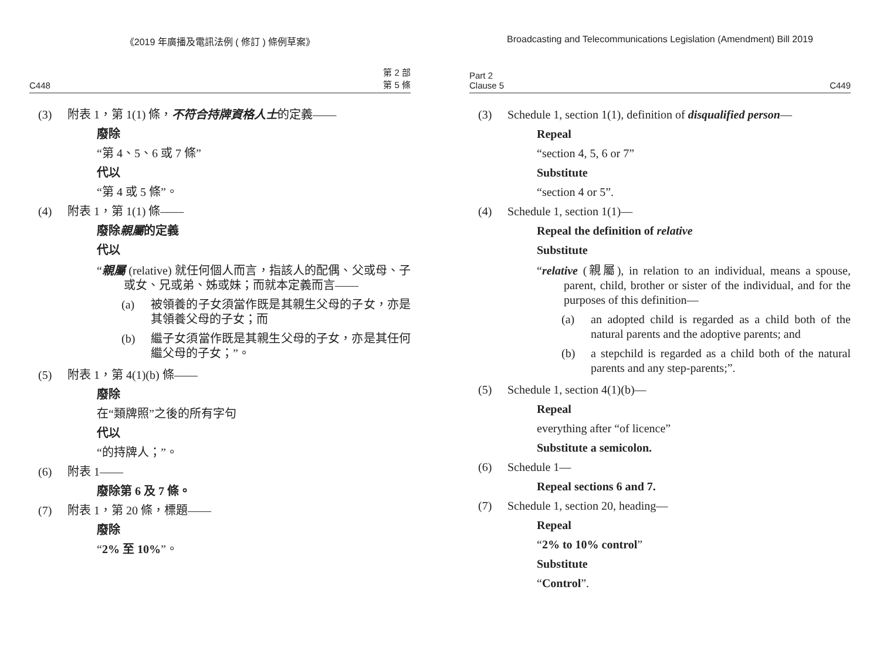《2019 年廣播及電訊法例 ( 修訂 ) 條例草案》
C448 第 2 部
第 5 條
(3) 附表 1，第 1(1) 條，不符合持牌資格人士的定義——
廢除
“第 4、5、6 或 7 條”
代以
“第 4 或 5 條”。
(4) 附表 1，第 1(1) 條——
廢除親屬的定義
代以
“親屬 (relative) 就任何個人而言，指該人的配偶、父或母、子或女、兄或弟、姊或妹；而就本定義而言——
(a) 被領養的子女須當作既是其親生父母的子女，亦是其領養父母的子女；而
(b) 繼子女須當作既是其親生父母的子女，亦是其任何繼父母的子女；”。
(5) 附表 1，第 4(1)(b) 條——
廢除
在“類牌照”之後的所有字句
代以
“的持牌人；”。
(6) 附表 1——
廢除第 6 及 7 條。
(7) 附表 1，第 20 條，標題——
廢除
“2% 至 10%”。
Broadcasting and Telecommunications Legislation (Amendment) Bill 2019
Part 2
Clause 5 C449
(3) Schedule 1, section 1(1), definition of disqualified person—
Repeal
“section 4, 5, 6 or 7”
Substitute
“section 4 or 5”.
(4) Schedule 1, section 1(1)—
Repeal the definition of relative
Substitute
“relative (親屬), in relation to an individual, means a spouse, parent, child, brother or sister of the individual, and for the purposes of this definition—
(a) an adopted child is regarded as a child both of the natural parents and the adoptive parents; and
(b) a stepchild is regarded as a child both of the natural parents and any step-parents;”.
(5) Schedule 1, section 4(1)(b)—
Repeal
everything after “of licence”
Substitute a semicolon.
(6) Schedule 1—
Repeal sections 6 and 7.
(7) Schedule 1, section 20, heading—
Repeal
“2% to 10% control”
Substitute
“Control”.